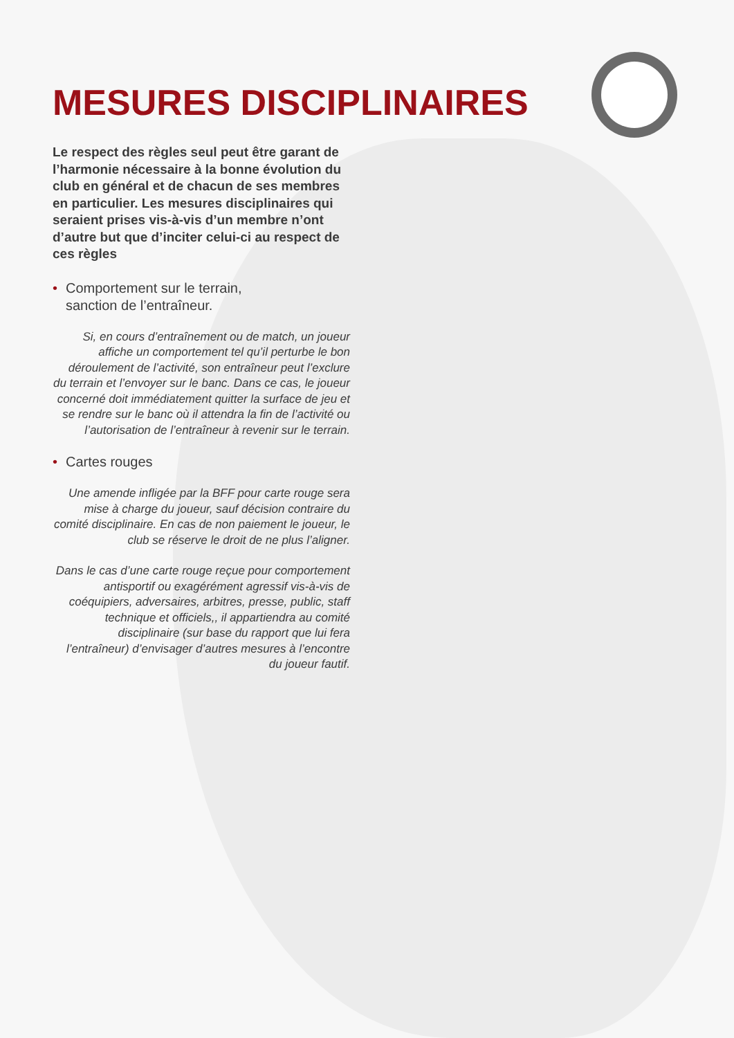MESURES DISCIPLINAIRES
Le respect des règles seul peut être garant de l’harmonie nécessaire à la bonne évolution du club en général et de chacun de ses membres en particulier. Les mesures disciplinaires qui seraient prises vis-à-vis d’un membre n’ont d’autre but que d’inciter celui-ci au respect de ces règles
• Comportement sur le terrain,
sanction de l’entraîneur.
Si, en cours d’entraînement ou de match, un joueur affiche un comportement tel qu’il perturbe le bon déroulement de l’activité, son entraîneur peut l’exclure du terrain et l’envoyer sur le banc. Dans ce cas, le joueur concerné doit immédiatement quitter la surface de jeu et se rendre sur le banc où il attendra la fin de l’activité ou l’autorisation de l’entraîneur à revenir sur le terrain.
• Cartes rouges
Une amende infligée par la BFF pour carte rouge sera mise à charge du joueur, sauf décision contraire du comité disciplinaire. En cas de non paiement le joueur, le club se réserve le droit de ne plus l’aligner.
Dans le cas d’une carte rouge reçue pour comportement antisportif ou exagérément agressif vis-à-vis de coéquipiers, adversaires, arbitres, presse, public, staff technique et officiels,, il appartiendra au comité disciplinaire (sur base du rapport que lui fera l’entraîneur) d’envisager d’autres mesures à l’encontre du joueur fautif.